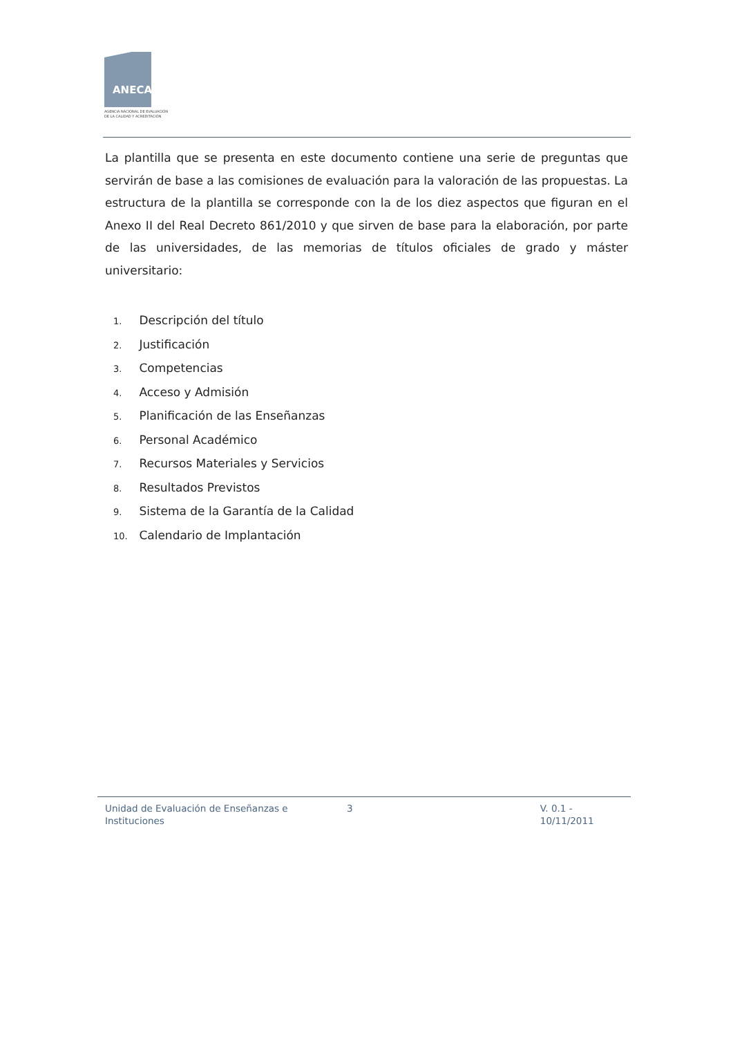ANECA
AGENCIA NACIONAL DE EVALUACIÓN
DE LA CALIDAD Y ACREDITACIÓN
La plantilla que se presenta en este documento contiene una serie de preguntas que servirán de base a las comisiones de evaluación para la valoración de las propuestas. La estructura de la plantilla se corresponde con la de los diez aspectos que figuran en el Anexo II del Real Decreto 861/2010 y que sirven de base para la elaboración, por parte de las universidades, de las memorias de títulos oficiales de grado y máster universitario:
1. Descripción del título
2. Justificación
3. Competencias
4. Acceso y Admisión
5. Planificación de las Enseñanzas
6. Personal Académico
7. Recursos Materiales y Servicios
8. Resultados Previstos
9. Sistema de la Garantía de la Calidad
10. Calendario de Implantación
Unidad de Evaluación de Enseñanzas e Instituciones
3 V. 0.1 - 10/11/2011